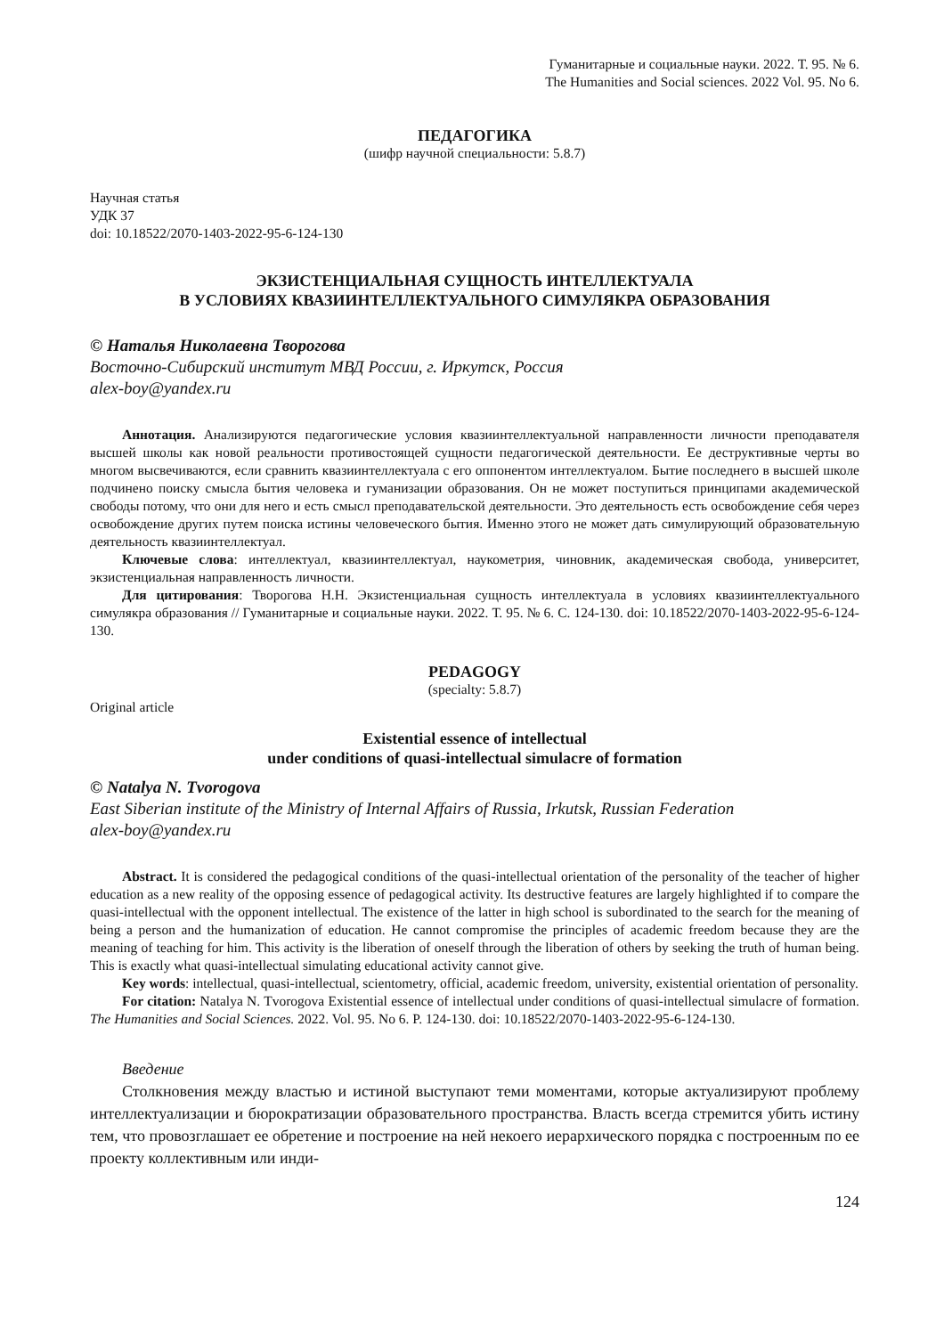Гуманитарные и социальные науки. 2022. Т. 95. № 6.
The Humanities and Social sciences. 2022 Vol. 95. No 6.
ПЕДАГОГИКА
(шифр научной специальности: 5.8.7)
Научная статья
УДК 37
doi: 10.18522/2070-1403-2022-95-6-124-130
ЭКЗИСТЕНЦИАЛЬНАЯ СУЩНОСТЬ ИНТЕЛЛЕКТУАЛА
В УСЛОВИЯХ КВАЗИИНТЕЛЛЕКТУАЛЬНОГО СИМУЛЯКРА ОБРАЗОВАНИЯ
© Наталья Николаевна Творогова
Восточно-Сибирский институт МВД России, г. Иркутск, Россия
alex-boy@yandex.ru
Аннотация. Анализируются педагогические условия квазиинтеллектуальной направленности личности преподавателя высшей школы как новой реальности противостоящей сущности педагогической деятельности. Ее деструктивные черты во многом высвечиваются, если сравнить квазиинтеллектуала с его оппонентом интеллектуалом. Бытие последнего в высшей школе подчинено поиску смысла бытия человека и гуманизации образования. Он не может поступиться принципами академической свободы потому, что они для него и есть смысл преподавательской деятельности. Это деятельность есть освобождение себя через освобождение других путем поиска истины человеческого бытия. Именно этого не может дать симулирующий образовательную деятельность квазиинтеллектуал.
Ключевые слова: интеллектуал, квазиинтеллектуал, наукометрия, чиновник, академическая свобода, университет, экзистенциальная направленность личности.
Для цитирования: Творогова Н.Н. Экзистенциальная сущность интеллектуала в условиях квазиинтеллектуального симулякра образования // Гуманитарные и социальные науки. 2022. Т. 95. № 6. С. 124-130. doi: 10.18522/2070-1403-2022-95-6-124-130.
PEDAGOGY
(specialty: 5.8.7)
Original article
Existential essence of intellectual
under conditions of quasi-intellectual simulacre of formation
© Natalya N. Tvorogova
East Siberian institute of the Ministry of Internal Affairs of Russia, Irkutsk, Russian Federation
alex-boy@yandex.ru
Abstract. It is considered the pedagogical conditions of the quasi-intellectual orientation of the personality of the teacher of higher education as a new reality of the opposing essence of pedagogical activity. Its destructive features are largely highlighted if to compare the quasi-intellectual with the opponent intellectual. The existence of the latter in high school is subordinated to the search for the meaning of being a person and the humanization of education. He cannot compromise the principles of academic freedom because they are the meaning of teaching for him. This activity is the liberation of oneself through the liberation of others by seeking the truth of human being. This is exactly what quasi-intellectual simulating educational activity cannot give.
Key words: intellectual, quasi-intellectual, scientometry, official, academic freedom, university, existential orientation of personality.
For citation: Natalya N. Tvorogova Existential essence of intellectual under conditions of quasi-intellectual simulacre of formation. The Humanities and Social Sciences. 2022. Vol. 95. No 6. P. 124-130. doi: 10.18522/2070-1403-2022-95-6-124-130.
Введение
Столкновения между властью и истиной выступают теми моментами, которые актуализируют проблему интеллектуализации и бюрократизации образовательного пространства. Власть всегда стремится убить истину тем, что провозглашает ее обретение и построение на ней некоего иерархического порядка с построенным по ее проекту коллективным или инди-
124